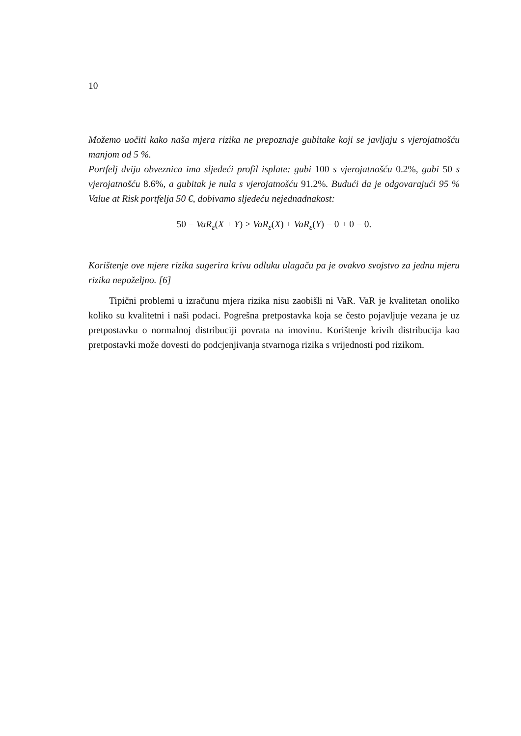10
Možemo uočiti kako naša mjera rizika ne prepoznaje gubitake koji se javljaju s vjerojatnošću manjom od 5 %.
Portfelj dviju obveznica ima sljedeći profil isplate: gubi 100 s vjerojatnošću 0.2%, gubi 50 s vjerojatnošću 8.6%, a gubitak je nula s vjerojatnošću 91.2%. Budući da je odgovarajući 95 % Value at Risk portfelja 50 €, dobivamo sljedeću nejednadnakost:
50 = VaR<sub>ε</sub>(X + Y) > VaR<sub>ε</sub>(X) + VaR<sub>ε</sub>(Y) = 0 + 0 = 0.
Korištenje ove mjere rizika sugerira krivu odluku ulagaču pa je ovakvo svojstvo za jednu mjeru rizika nepoželjno. [6]
Tipični problemi u izračunu mjera rizika nisu zaobišli ni VaR. VaR je kvalitetan onoliko koliko su kvalitetni i naši podaci. Pogrešna pretpostavka koja se često pojavljuje vezana je uz pretpostavku o normalnoj distribuciji povrata na imovinu. Korištenje krivih distribucija kao pretpostavki može dovesti do podcjenjivanja stvarnoga rizika s vrijednosti pod rizikom.